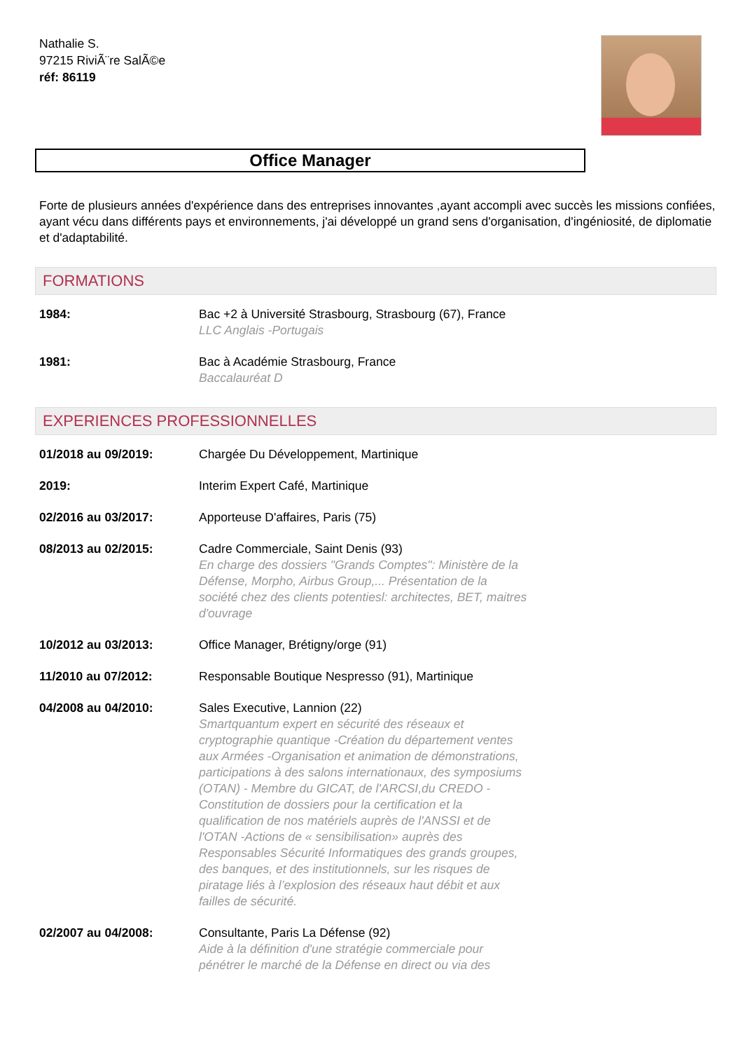Nathalie S.
97215 RiviÃ¨re SalÃ©e
réf: 86119
Office Manager
Forte de plusieurs années d'expérience dans des entreprises innovantes ,ayant accompli avec succès les missions confiées, ayant vécu dans différents pays et environnements, j'ai développé un grand sens d'organisation, d'ingéniosité, de diplomatie et d'adaptabilité.
FORMATIONS
1984: Bac +2 à Université Strasbourg, Strasbourg (67), France
LLC Anglais -Portugais
1981: Bac à Académie Strasbourg, France
Baccalauréat D
EXPERIENCES PROFESSIONNELLES
01/2018 au 09/2019: Chargée Du Développement, Martinique
2019: Interim Expert Café, Martinique
02/2016 au 03/2017: Apporteuse D'affaires, Paris (75)
08/2013 au 02/2015: Cadre Commerciale, Saint Denis (93)
En charge des dossiers "Grands Comptes": Ministère de la Défense, Morpho, Airbus Group,... Présentation de la société chez des clients potentiesl: architectes, BET, maitres d'ouvrage
10/2012 au 03/2013: Office Manager, Brétigny/orge (91)
11/2010 au 07/2012: Responsable Boutique Nespresso (91), Martinique
04/2008 au 04/2010: Sales Executive, Lannion (22)
Smartquantum expert en sécurité des réseaux et cryptographie quantique -Création du département ventes aux Armées -Organisation et animation de démonstrations, participations à des salons internationaux, des symposiums (OTAN) - Membre du GICAT, de l'ARCSI,du CREDO -Constitution de dossiers pour la certification et la qualification de nos matériels auprès de l'ANSSI et de l'OTAN -Actions de « sensibilisation» auprès des Responsables Sécurité Informatiques des grands groupes, des banques, et des institutionnels, sur les risques de piratage liés à l’explosion des réseaux haut débit et aux failles de sécurité.
02/2007 au 04/2008: Consultante, Paris La Défense (92)
Aide à la définition d'une stratégie commerciale pour pénétrer le marché de la Défense en direct ou via des